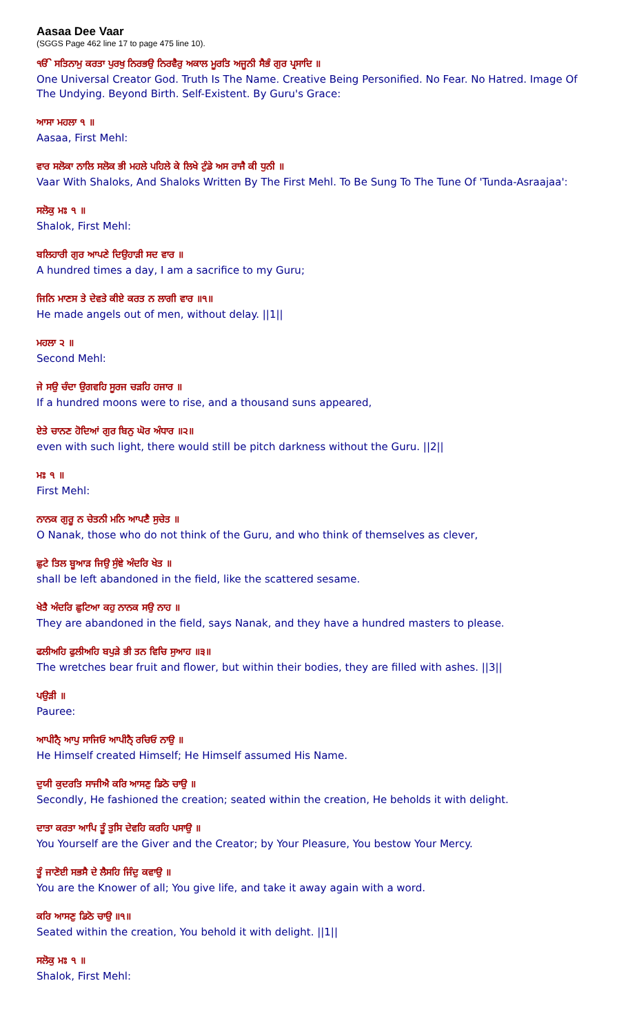Aasaa Dee Vaar
(SGGS Page 462 line 17 to page 475 line 10).
ੴ ਸਤਿਨਾਮੁ ਕਰਤਾ ਪੁਰਖੁ ਨਿਰਭਉ ਨਿਰਵੈਰੁ ਅਕਾਲ ਮੂਰਤਿ ਅਜੂਨੀ ਸੈਭੰ ਗੁਰ ਪ੍ਰਸਾਦਿ ॥
One Universal Creator God. Truth Is The Name. Creative Being Personified. No Fear. No Hatred. Image Of The Undying. Beyond Birth. Self-Existent. By Guru's Grace:
ਆਸਾ ਮਹਲਾ ੧ ॥
Aasaa, First Mehl:
ਵਾਰ ਸਲੋਕਾ ਨਾਲਿ ਸਲੋਕ ਭੀ ਮਹਲੇ ਪਹਿਲੇ ਕੇ ਲਿਖੇ ਟੁੰਡੇ ਅਸ ਰਾਜੈ ਕੀ ਧੁਨੀ ॥
Vaar With Shaloks, And Shaloks Written By The First Mehl. To Be Sung To The Tune Of 'Tunda-Asraajaa':
ਸਲੋਕੁ ਮਃ ੧ ॥
Shalok, First Mehl:
ਬਲਿਹਾਰੀ ਗੁਰ ਆਪਣੇ ਦਿਉਹਾੜੀ ਸਦ ਵਾਰ ॥
A hundred times a day, I am a sacrifice to my Guru;
ਜਿਨਿ ਮਾਣਸ ਤੇ ਦੇਵਤੇ ਕੀਏ ਕਰਤ ਨ ਲਾਗੀ ਵਾਰ ॥੧॥
He made angels out of men, without delay. ||1||
ਮਹਲਾ ੨ ॥
Second Mehl:
ਜੇ ਸਉ ਚੰਦਾ ਉਗਵਹਿ ਸੂਰਜ ਚੜਹਿ ਹਜਾਰ ॥
If a hundred moons were to rise, and a thousand suns appeared,
ਏਤੇ ਚਾਨਣ ਹੋਦਿਆਂ ਗੁਰ ਬਿਨੁ ਘੋਰ ਅੰਧਾਰ ॥੨॥
even with such light, there would still be pitch darkness without the Guru. ||2||
ਮਃ ੧ ॥
First Mehl:
ਨਾਨਕ ਗੁਰੂ ਨ ਚੇਤਨੀ ਮਨਿ ਆਪਣੈ ਸੁਚੇਤ ॥
O Nanak, those who do not think of the Guru, and who think of themselves as clever,
ਛੁਟੇ ਤਿਲ ਬੂਆੜ ਜਿਉ ਸੁੰਞੇ ਅੰਦਰਿ ਖੇਤ ॥
shall be left abandoned in the field, like the scattered sesame.
ਖੇਤੈ ਅੰਦਰਿ ਛੁਟਿਆ ਕਹੁ ਨਾਨਕ ਸਉ ਨਾਹ ॥
They are abandoned in the field, says Nanak, and they have a hundred masters to please.
ਫਲੀਅਹਿ ਫੁਲੀਅਹਿ ਬਪੁੜੇ ਭੀ ਤਨ ਵਿਚਿ ਸੁਆਹ ॥੩॥
The wretches bear fruit and flower, but within their bodies, they are filled with ashes. ||3||
ਪਉੜੀ ॥
Pauree:
ਆਪੀਨੈ੍ ਆਪੁ ਸਾਜਿਓ ਆਪੀਨੈ੍ ਰਚਿਓ ਨਾਉ ॥
He Himself created Himself; He Himself assumed His Name.
ਦੁਯੀ ਕੁਦਰਤਿ ਸਾਜੀਐ ਕਰਿ ਆਸਣੁ ਡਿਠੋ ਚਾਉ ॥
Secondly, He fashioned the creation; seated within the creation, He beholds it with delight.
ਦਾਤਾ ਕਰਤਾ ਆਪਿ ਤੂੰ ਤੁਸਿ ਦੇਵਹਿ ਕਰਹਿ ਪਸਾਉ ॥
You Yourself are the Giver and the Creator; by Your Pleasure, You bestow Your Mercy.
ਤੂੰ ਜਾਣੋਈ ਸਭਸੈ ਦੇ ਲੈਸਹਿ ਜਿੰਦੁ ਕਵਾਉ ॥
You are the Knower of all; You give life, and take it away again with a word.
ਕਰਿ ਆਸਣੁ ਡਿਠੋ ਚਾਉ ॥੧॥
Seated within the creation, You behold it with delight. ||1||
ਸਲੋਕੁ ਮਃ ੧ ॥
Shalok, First Mehl: